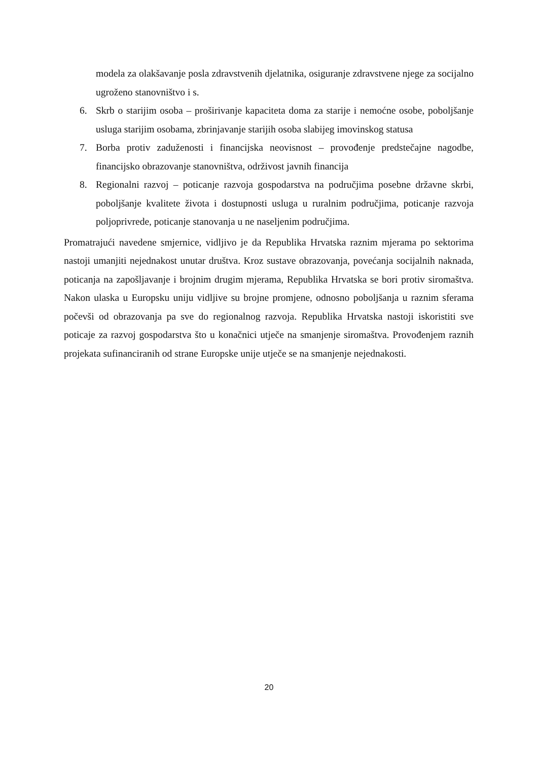modela za olakšavanje posla zdravstvenih djelatnika, osiguranje zdravstvene njege za socijalno ugroženo stanovništvo i s.
6. Skrb o starijim osoba – proširivanje kapaciteta doma za starije i nemoćne osobe, poboljšanje usluga starijim osobama, zbrinjavanje starijih osoba slabijeg imovinskog statusa
7. Borba protiv zaduženosti i financijska neovisnost – provođenje predstečajne nagodbe, financijsko obrazovanje stanovništva, održivost javnih financija
8. Regionalni razvoj – poticanje razvoja gospodarstva na područjima posebne državne skrbi, poboljšanje kvalitete života i dostupnosti usluga u ruralnim područjima, poticanje razvoja poljoprivrede, poticanje stanovanja u ne naseljenim područjima.
Promatrajući navedene smjernice, vidljivo je da Republika Hrvatska raznim mjerama po sektorima nastoji umanjiti nejednakost unutar društva. Kroz sustave obrazovanja, povećanja socijalnih naknada, poticanja na zapošljavanje i brojnim drugim mjerama, Republika Hrvatska se bori protiv siromaštva. Nakon ulaska u Europsku uniju vidljive su brojne promjene, odnosno poboljšanja u raznim sferama počevši od obrazovanja pa sve do regionalnog razvoja. Republika Hrvatska nastoji iskoristiti sve poticaje za razvoj gospodarstva što u konačnici utječe na smanjenje siromaštva. Provođenjem raznih projekata sufinanciranih od strane Europske unije utječe se na smanjenje nejednakosti.
20